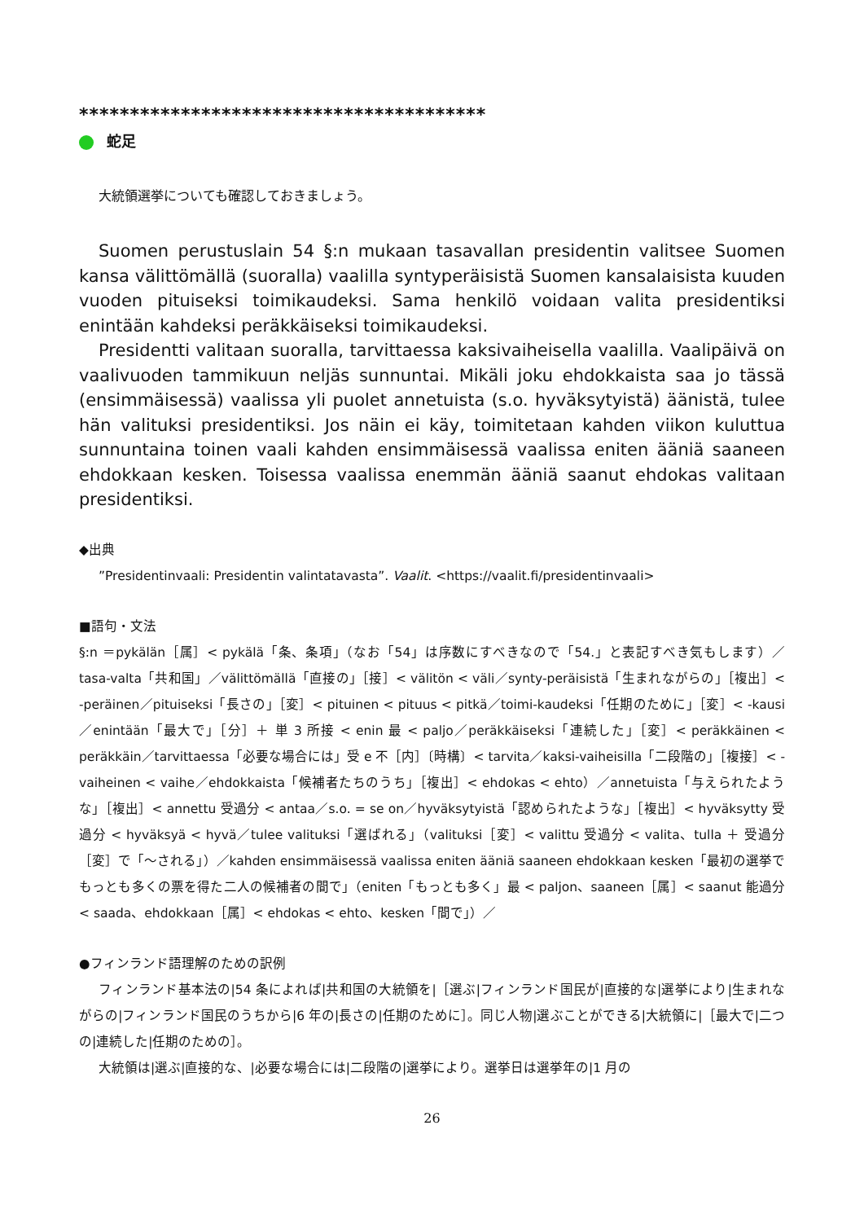****************************************
蛇足
大統領選挙についても確認しておきましょう。
Suomen perustuslain 54 §:n mukaan tasavallan presidentin valitsee Suomen kansa välittömällä (suoralla) vaalilla syntyperäisistä Suomen kansalaisista kuuden vuoden pituiseksi toimikaudeksi. Sama henkilö voidaan valita presidentiksi enintään kahdeksi peräkkäiseksi toimikaudeksi.
Presidentti valitaan suoralla, tarvittaessa kaksivaiheisella vaalilla. Vaalipäivä on vaalivuoden tammikuun neljäs sunnuntai. Mikäli joku ehdokkaista saa jo tässä (ensimmäisessä) vaalissa yli puolet annetuista (s.o. hyväksytyistä) äänistä, tulee hän valituksi presidentiksi. Jos näin ei käy, toimitetaan kahden viikon kuluttua sunnuntaina toinen vaali kahden ensimmäisessä vaalissa eniten ääniä saaneen ehdokkaan kesken. Toisessa vaalissa enemmän ääniä saanut ehdokas valitaan presidentiksi.
◆出典
”Presidentinvaali: Presidentin valintatavasta”. Vaalit. <https://vaalit.fi/presidentinvaali>
■語句・文法
§:n ＝pykälän［属］< pykälä「条、条項」（なお「54」は序数にすべきなので「54.」と表記すべき気もします）／tasa-valta「共和国」／välittömällä「直接の」［接］< välitön < väli／synty-peräisistä「生まれながらの」［複出］< -peräinen／pituiseksi「長さの」［変］< pituinen < pituus < pitkä／toimi-kaudeksi「任期のために」［変］< -kausi／enintään「最大で」［分］＋ 単 3 所接 < enin 最 < paljo／peräkkäiseksi「連続した」［変］< peräkkäinen < peräkkäin／tarvittaessa「必要な場合には」受 e 不［内］〔時構〕< tarvita／kaksi-vaiheisilla「二段階の」［複接］< -vaiheinen < vaihe／ehdokkaista「候補者たちのうち」［複出］< ehdokas < ehto）／annetuista「与えられたような」［複出］< annettu 受過分 < antaa／s.o. = se on／hyväksytyistä「認められたような」［複出］< hyväksytty 受過分 < hyväksyä < hyvä／tulee valituksi「選ばれる」（valituksi［変］< valittu 受過分 < valita、tulla ＋ 受過分［変］で「～される」）／kahden ensimmäisessä vaalissa eniten ääniä saaneen ehdokkaan kesken「最初の選挙でもっとも多くの票を得た二人の候補者の間で」（eniten「もっとも多く」最 < paljon、saaneen［属］< saanut 能過分 < saada、ehdokkaan［属］< ehdokas < ehto、kesken「間で」）／
●フィンランド語理解のための訳例
フィンランド基本法の|54 条によれば|共和国の大統領を|［選ぶ|フィンランド国民が|直接的な|選挙により|生まれながらの|フィンランド国民のうちから|6 年の|長さの|任期のために］。同じ人物|選ぶことができる|大統領に|［最大で|二つの|連続した|任期のための］。
大統領は|選ぶ|直接的な、|必要な場合には|二段階の|選挙により。選挙日は選挙年の|1 月の
26